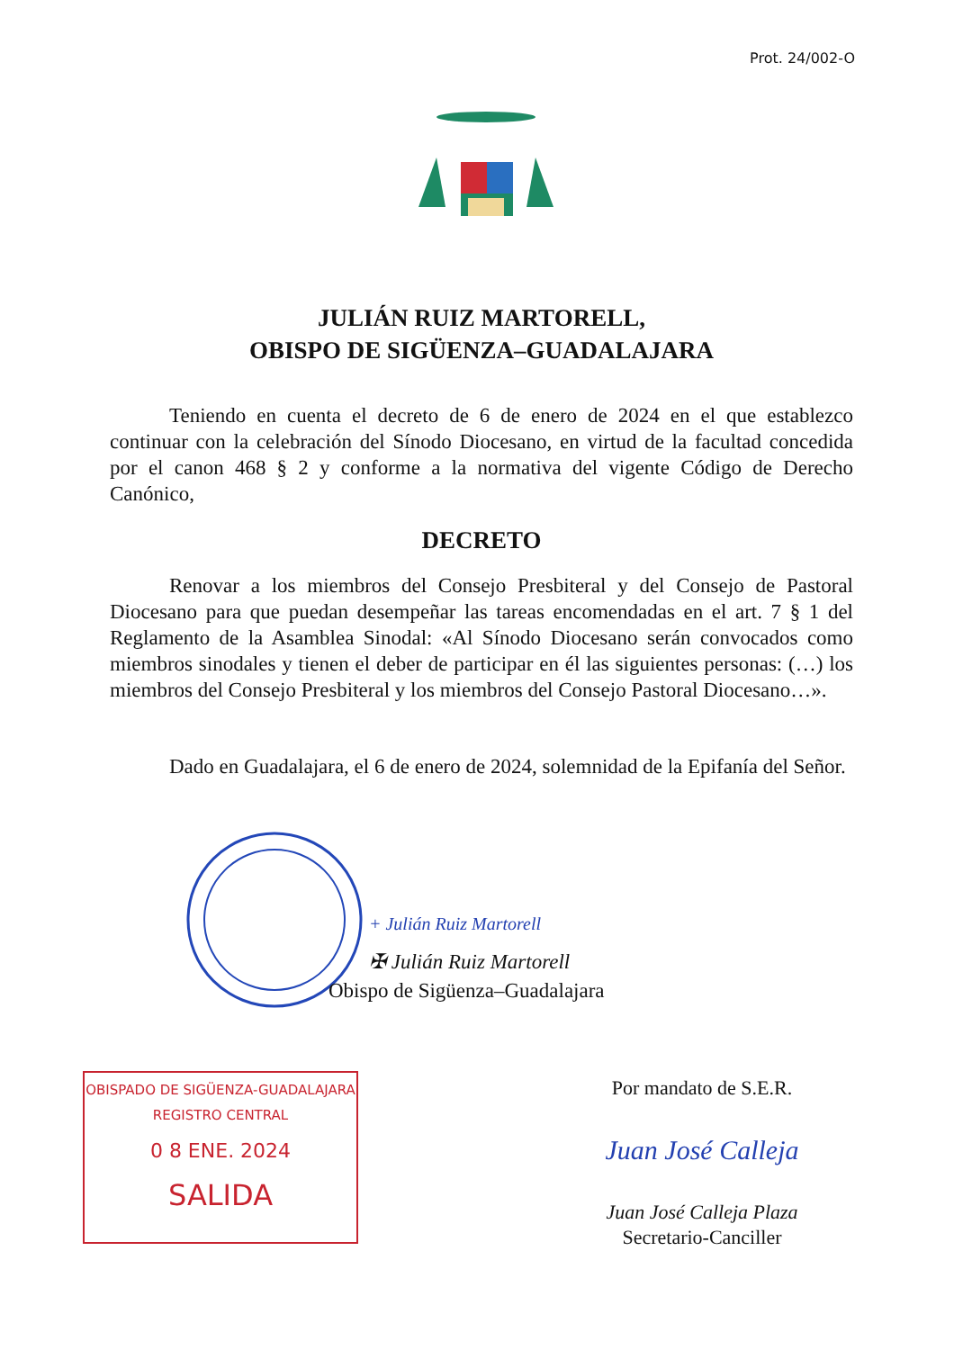Prot. 24/002-O
JULIÁN RUIZ MARTORELL,
OBISPO DE SIGÜENZA–GUADALAJARA
Teniendo en cuenta el decreto de 6 de enero de 2024 en el que establezco continuar con la celebración del Sínodo Diocesano, en virtud de la facultad concedida por el canon 468 § 2 y conforme a la normativa del vigente Código de Derecho Canónico,
DECRETO
Renovar a los miembros del Consejo Presbiteral y del Consejo de Pastoral Diocesano para que puedan desempeñar las tareas encomendadas en el art. 7 § 1 del Reglamento de la Asamblea Sinodal: «Al Sínodo Diocesano serán convocados como miembros sinodales y tienen el deber de participar en él las siguientes personas: (…) los miembros del Consejo Presbiteral y los miembros del Consejo Pastoral Diocesano…».
Dado en Guadalajara, el 6 de enero de 2024, solemnidad de la Epifanía del Señor.
+ Julián Ruiz Martorell
✠ Julián Ruiz Martorell
Obispo de Sigüenza–Guadalajara
OBISPADO DE SIGÜENZA-GUADALAJARA
REGISTRO CENTRAL
0 8 ENE. 2024
SALIDA
Por mandato de S.E.R.
Juan José Calleja
Juan José Calleja Plaza
Secretario-Canciller